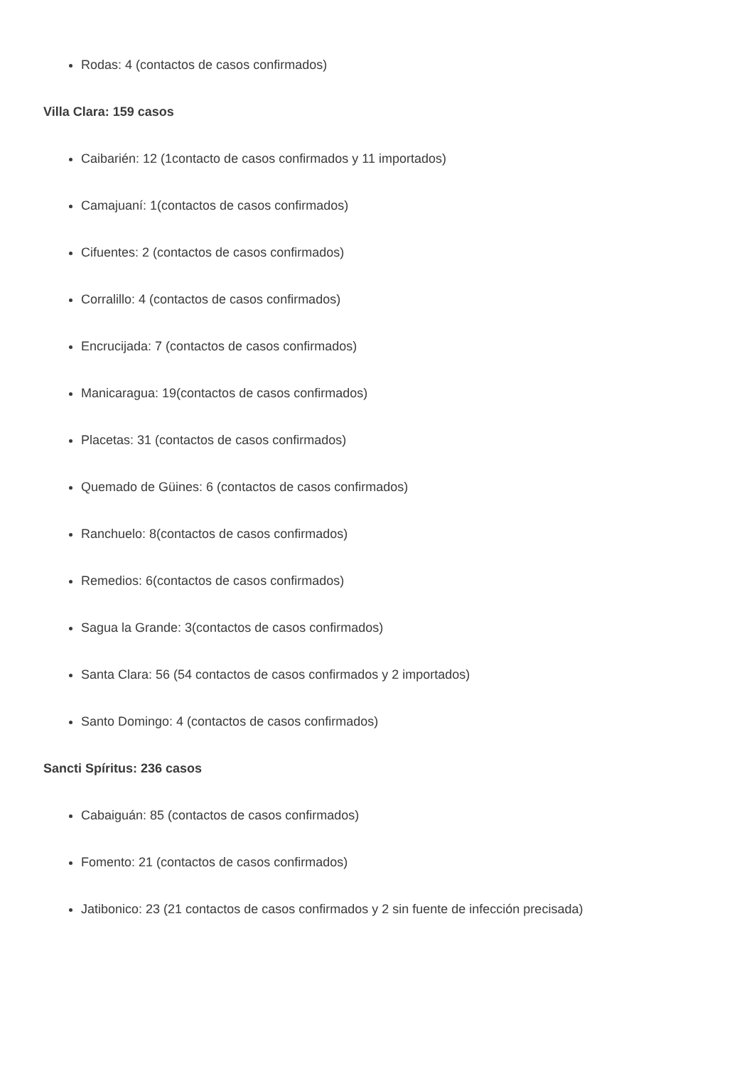Rodas: 4 (contactos de casos confirmados)
Villa Clara: 159 casos
Caibarién: 12 (1contacto de casos confirmados y 11 importados)
Camajuaní: 1(contactos de casos confirmados)
Cifuentes: 2 (contactos de casos confirmados)
Corralillo: 4 (contactos de casos confirmados)
Encrucijada: 7 (contactos de casos confirmados)
Manicaragua: 19(contactos de casos confirmados)
Placetas: 31 (contactos de casos confirmados)
Quemado de Güines: 6 (contactos de casos confirmados)
Ranchuelo: 8(contactos de casos confirmados)
Remedios: 6(contactos de casos confirmados)
Sagua la Grande: 3(contactos de casos confirmados)
Santa Clara: 56 (54 contactos de casos confirmados y 2 importados)
Santo Domingo: 4 (contactos de casos confirmados)
Sancti Spíritus: 236 casos
Cabaiguán: 85 (contactos de casos confirmados)
Fomento: 21 (contactos de casos confirmados)
Jatibonico: 23 (21 contactos de casos confirmados y 2 sin fuente de infección precisada)